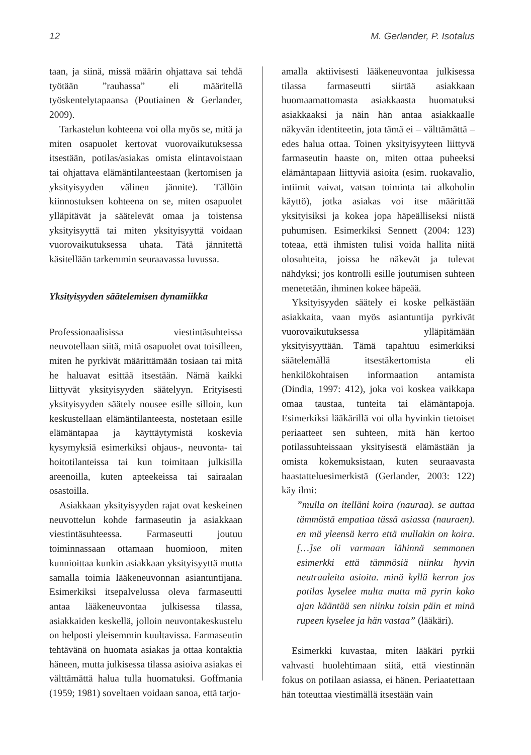12 M. Gerlander, P. Isotalus
taan, ja siinä, missä määrin ohjattava sai tehdä työtään ”rauhassa” eli määritellä työskentelytapaansa (Poutiainen & Gerlander, 2009).
Tarkastelun kohteena voi olla myös se, mitä ja miten osapuolet kertovat vuorovaikutuksessa itsestään, potilas/asiakas omista elintavoistaan tai ohjattava elämäntilanteestaan (kertomisen ja yksityisyyden välinen jännite). Tällöin kiinnostuksen kohteena on se, miten osapuolet ylläpitävät ja säätelevät omaa ja toistensa yksityisyyttä tai miten yksityisyyttä voidaan vuorovaikutuksessa uhata. Tätä jännitettä käsitellään tarkemmin seuraavassa luvussa.
Yksityisyyden säätelemisen dynamiikka
Professionaalisissa viestintäsuhteissa neuvotellaan siitä, mitä osapuolet ovat toisilleen, miten he pyrkivät määrittämään tosiaan tai mitä he haluavat esittää itsestään. Nämä kaikki liittyvät yksityisyyden säätelyyn. Erityisesti yksityisyyden säätely nousee esille silloin, kun keskustellaan elämäntilanteesta, nostetaan esille elämäntapaa ja käyttäytymistä koskevia kysymyksiä esimerkiksi ohjaus-, neuvonta- tai hoitotilanteissa tai kun toimitaan julkisilla areenoilla, kuten apteekeissa tai sairaalan osastoilla.
Asiakkaan yksityisyyden rajat ovat keskeinen neuvottelun kohde farmaseutin ja asiakkaan viestintäsuhteessa. Farmaseutti joutuu toiminnassaan ottamaan huomioon, miten kunnioittaa kunkin asiakkaan yksityisyyttä mutta samalla toimia lääkeneuvonnan asiantuntijana. Esimerkiksi itsepalvelussa oleva farmaseutti antaa lääkeneuvontaa julkisessa tilassa, asiakkaiden keskellä, jolloin neuvontakeskustelu on helposti yleisemmin kuultavissa. Farmaseutin tehtävänä on huomata asiakas ja ottaa kontaktia häneen, mutta julkisessa tilassa asioiva asiakas ei välttämättä halua tulla huomatuksi. Goffmania (1959; 1981) soveltaen voidaan sanoa, että tarjo-
amalla aktiivisesti lääkeneuvontaa julkisessa tilassa farmaseutti siirtää asiakkaan huomaamattomasta asiakkaasta huomatuksi asiakkaaksi ja näin hän antaa asiakkaalle näkyvän identiteetin, jota tämä ei – välttämättä – edes halua ottaa. Toinen yksityisyyteen liittyvä farmaseutin haaste on, miten ottaa puheeksi elämäntapaan liittyviä asioita (esim. ruokavalio, intiimit vaivat, vatsan toiminta tai alkoholin käyttö), jotka asiakas voi itse määrittää yksityisiksi ja kokea jopa häpeälliseksi niistä puhumisen. Esimerkiksi Sennett (2004: 123) toteaa, että ihmisten tulisi voida hallita niitä olosuhteita, joissa he näkevät ja tulevat nähdyksi; jos kontrolli esille joutumisen suhteen menetetään, ihminen kokee häpeää.
Yksityisyyden säätely ei koske pelkästään asiakkaita, vaan myös asiantuntija pyrkivät vuorovaikutuksessa ylläpitämään yksityisyyttään. Tämä tapahtuu esimerkiksi säätelemällä itsestäkertomista eli henkilökohtaisen informaation antamista (Dindia, 1997: 412), joka voi koskea vaikkapa omaa taustaa, tunteita tai elämäntapoja. Esimerkiksi lääkärillä voi olla hyvinkin tietoiset periaatteet sen suhteen, mitä hän kertoo potilassuhteissaan yksityisestä elämästään ja omista kokemuksistaan, kuten seuraavasta haastatteluesimerkistä (Gerlander, 2003: 122) käy ilmi:
”mulla on itelläni koira (nauraa). se auttaa tämmöstä empatiaa tässä asiassa (nauraen). en mä yleensä kerro että mullakin on koira. […]se oli varmaan lähinnä semmonen esimerkki että tämmösiä niinku hyvin neutraaleita asioita. minä kyllä kerron jos potilas kyselee multa mutta mä pyrin koko ajan kääntää sen niinku toisin päin et minä rupeen kyselee ja hän vastaa” (lääkäri).
Esimerkki kuvastaa, miten lääkäri pyrkii vahvasti huolehtimaan siitä, että viestinnän fokus on potilaan asiassa, ei hänen. Periaatettaan hän toteuttaa viestimällä itsestään vain